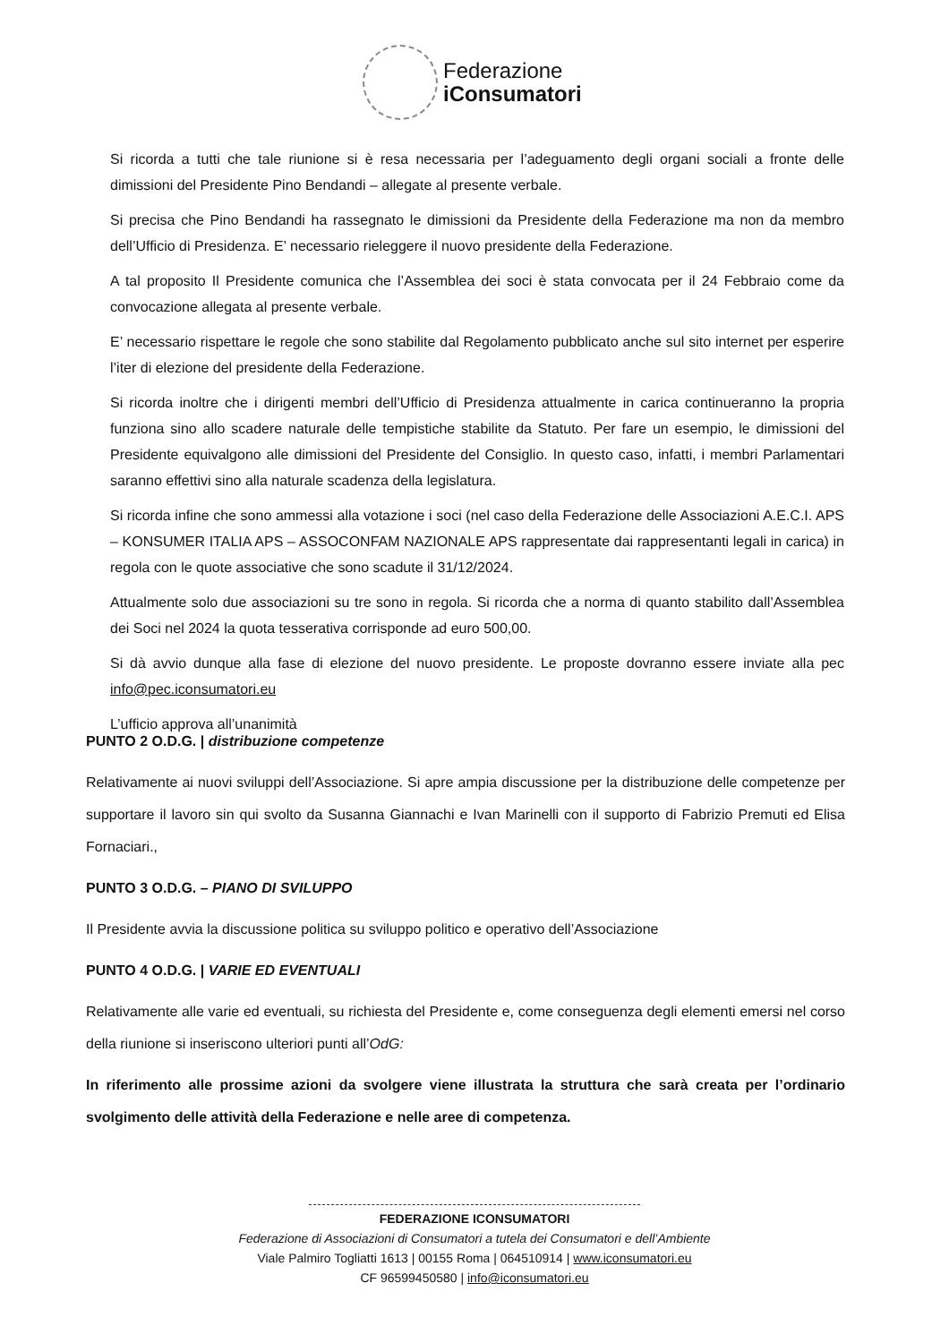Federazione
iConsumatori
Si ricorda a tutti che tale riunione si è resa necessaria per l’adeguamento degli organi sociali a fronte delle dimissioni del Presidente Pino Bendandi – allegate al presente verbale.
Si precisa che Pino Bendandi ha rassegnato le dimissioni da Presidente della Federazione ma non da membro dell’Ufficio di Presidenza. E’ necessario rieleggere il nuovo presidente della Federazione.
A tal proposito Il Presidente comunica che l’Assemblea dei soci è stata convocata per il 24 Febbraio come da convocazione allegata al presente verbale.
E’ necessario rispettare le regole che sono stabilite dal Regolamento pubblicato anche sul sito internet per esperire l’iter di elezione del presidente della Federazione.
Si ricorda inoltre che i dirigenti membri dell’Ufficio di Presidenza attualmente in carica continueranno la propria funziona sino allo scadere naturale delle tempistiche stabilite da Statuto. Per fare un esempio, le dimissioni del Presidente equivalgono alle dimissioni del Presidente del Consiglio. In questo caso, infatti, i membri Parlamentari saranno effettivi sino alla naturale scadenza della legislatura.
Si ricorda infine che sono ammessi alla votazione i soci (nel caso della Federazione delle Associazioni A.E.C.I. APS – KONSUMER ITALIA APS – ASSOCONFAM NAZIONALE APS rappresentate dai rappresentanti legali in carica) in regola con le quote associative che sono scadute il 31/12/2024.
Attualmente solo due associazioni su tre sono in regola. Si ricorda che a norma di quanto stabilito dall’Assemblea dei Soci nel 2024 la quota tesserativa corrisponde ad euro 500,00.
Si dà avvio dunque alla fase di elezione del nuovo presidente. Le proposte dovranno essere inviate alla pec info@pec.iconsumatori.eu
L’ufficio approva all’unanimità
PUNTO 2 O.D.G. | distribuzione competenze
Relativamente ai nuovi sviluppi dell’Associazione. Si apre ampia discussione per la distribuzione delle competenze per supportare il lavoro sin qui svolto da Susanna Giannachi e Ivan Marinelli con il supporto di Fabrizio Premuti ed Elisa Fornaciari.,
PUNTO 3 O.D.G. – PIANO DI SVILUPPO
Il Presidente avvia la discussione politica su sviluppo politico e operativo dell’Associazione
PUNTO 4 O.D.G. | VARIE ED EVENTUALI
Relativamente alle varie ed eventuali, su richiesta del Presidente e, come conseguenza degli elementi emersi nel corso della riunione si inseriscono ulteriori punti all’OdG:
In riferimento alle prossime azioni da svolgere viene illustrata la struttura che sarà creata per l’ordinario svolgimento delle attività della Federazione e nelle aree di competenza.
FEDERAZIONE ICONSUMATORI
Federazione di Associazioni di Consumatori a tutela dei Consumatori e dell’Ambiente
Viale Palmiro Togliatti 1613 | 00155 Roma | 064510914 | www.iconsumatori.eu
CF 96599450580 | info@iconsumatori.eu